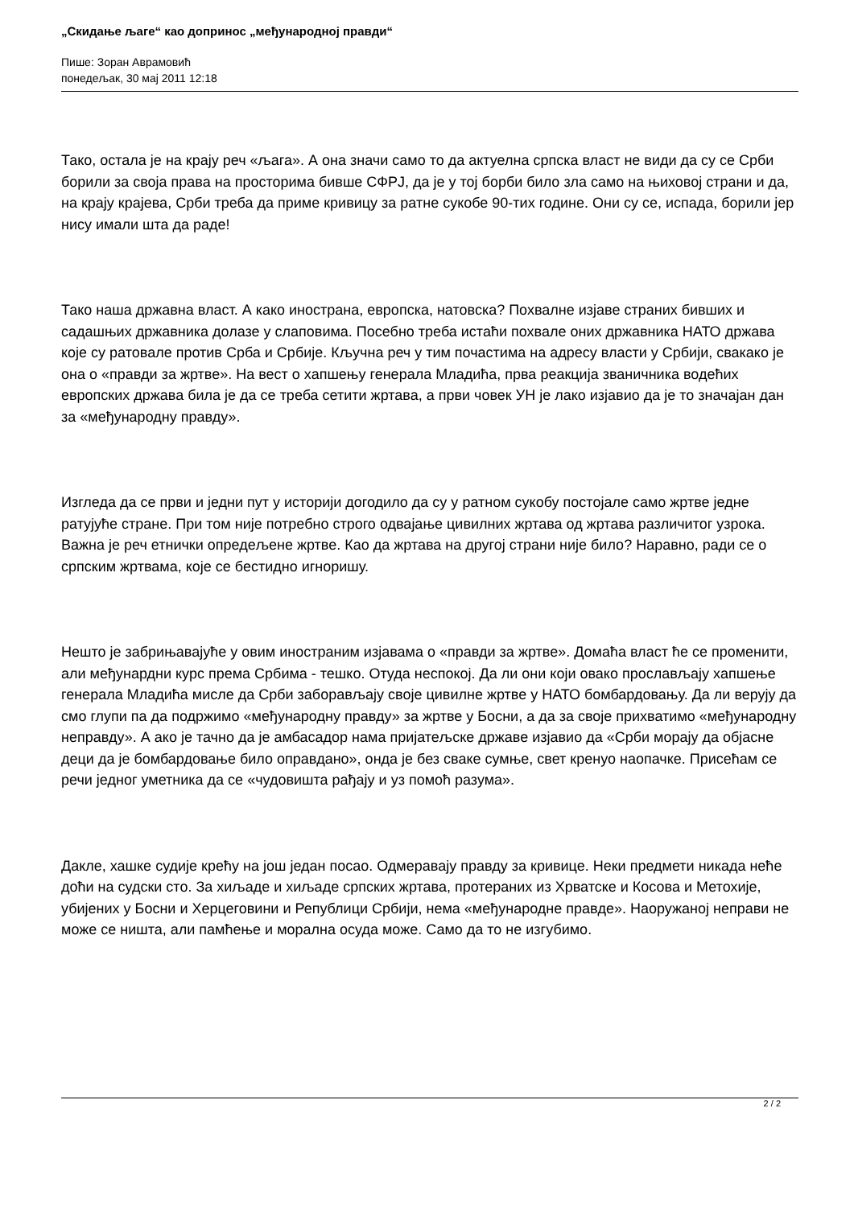„Скидање љаге“ као допринос „међународној правди“
Пише: Зоран Аврамовић
понедељак, 30 мај 2011 12:18
Тако, остала је на крају реч «љага». А она значи само то да актуелна српска власт не види да су се Срби борили за своја права на просторима бивше СФРЈ, да је у тој борби било зла само на њиховој страни и да, на крају крајева, Срби треба да приме кривицу за ратне сукобе 90-тих године. Они су се, испада, борили јер нису имали шта да раде!
Тако наша државна власт. А како иностранa, европска, натовска? Похвалне изјаве страних бивших и садашњих државника долазе у слаповима. Посебно треба истаћи похвале оних државника НАТО држава које су ратовале против Срба и Србије. Кључна реч у тим почастима на адресу власти у Србији, свакако је она о «правди за жртве». На вест о хапшењу генерала Младића, прва реакција званичника водећих европских држава била је да се треба сетити жртава, а први човек УН је лако изјавио да је то значајан дан за «међународну правду».
Изгледа да се први и једни пут у историји догодило да су у ратном сукобу постојале само жртве једне ратујуће стране. При том није потребно строго одвајање цивилних жртава од жртава различитог узрока. Важна је реч етнички опредељене жртве. Као да жртава на другој страни није било? Наравно, ради се о српским жртвама, које се бестидно игноришу.
Нешто је забрињавајуће у овим иностраним изјавама о «правди за жртве». Домаћа власт ће се променити, али међунардни курс према Србима - тешко. Отуда неспокој. Да ли они који овако прослављају хапшење генерала Младића мисле да Срби заборављају своје цивилне жртве у НАТО бомбардовању. Да ли верују да смо глупи па да подржимо «међународну правду» за жртве у Босни, а да за своје прихватимо «међународну неправду». А ако је тачно да је амбасадор нама пријатељске државе изјавио да «Срби морају да објасне деци да је бомбардовање било оправдано», онда је без сваке сумње, свет кренуо наопачке. Присећам се речи једног уметника да се «чудовишта рађају и уз помоћ разума».
Дакле, хашке судије крећу на још један посао. Одмеравају правду за кривице. Неки предмети никада неће доћи на судски сто. За хиљаде и хиљаде српских жртава, протераних из Хрватске и Косова и Метохије, убијених у Босни и Херцеговини и Републици Србији, нема «међународне правде». Наоружаној неправи не може се ништа, али памћење и морална осуда може. Само да то не изгубимо.
2 / 2